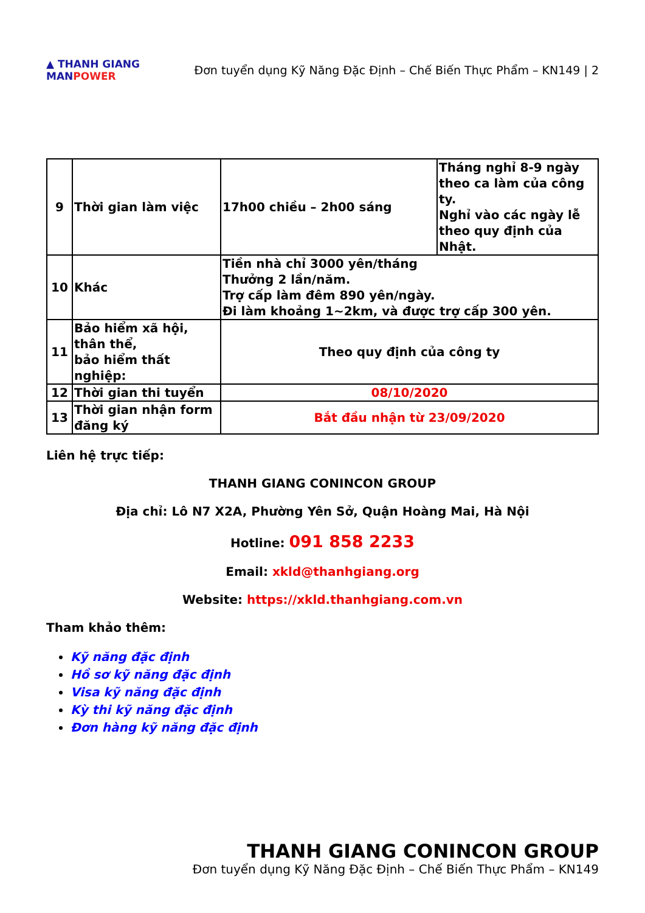▲ THANH GIANG
MANPOWER
Đơn tuyển dụng Kỹ Năng Đặc Định – Chế Biến Thực Phẩm – KN149 | 2
| 9 | Thời gian làm việc | 17h00 chiều – 2h00 sáng | Tháng nghỉ 8-9 ngày theo ca làm của công ty. Nghỉ vào các ngày lễ theo quy định của Nhật. |
| 10 | Khác | Tiền nhà chỉ 3000 yên/tháng Thưởng 2 lần/năm. Trợ cấp làm đêm 890 yên/ngày. Đi làm khoảng 1~2km, và được trợ cấp 300 yên. | |
| 11 | Bảo hiểm xã hội, thân thể, bảo hiểm thất nghiệp: | Theo quy định của công ty | |
| 12 | Thời gian thi tuyển | 08/10/2020 | |
| 13 | Thời gian nhận form đăng ký | Bắt đầu nhận từ 23/09/2020 | |
Liên hệ trực tiếp:
THANH GIANG CONINCON GROUP
Địa chỉ: Lô N7 X2A, Phường Yên Sở, Quận Hoàng Mai, Hà Nội
Hotline: 091 858 2233
Email: xkld@thanhgiang.org
Website: https://xkld.thanhgiang.com.vn
Tham khảo thêm:
Kỹ năng đặc định
Hồ sơ kỹ năng đặc định
Visa kỹ năng đặc định
Kỳ thi kỹ năng đặc định
Đơn hàng kỹ năng đặc định
THANH GIANG CONINCON GROUP
Đơn tuyển dụng Kỹ Năng Đặc Định – Chế Biến Thực Phẩm – KN149